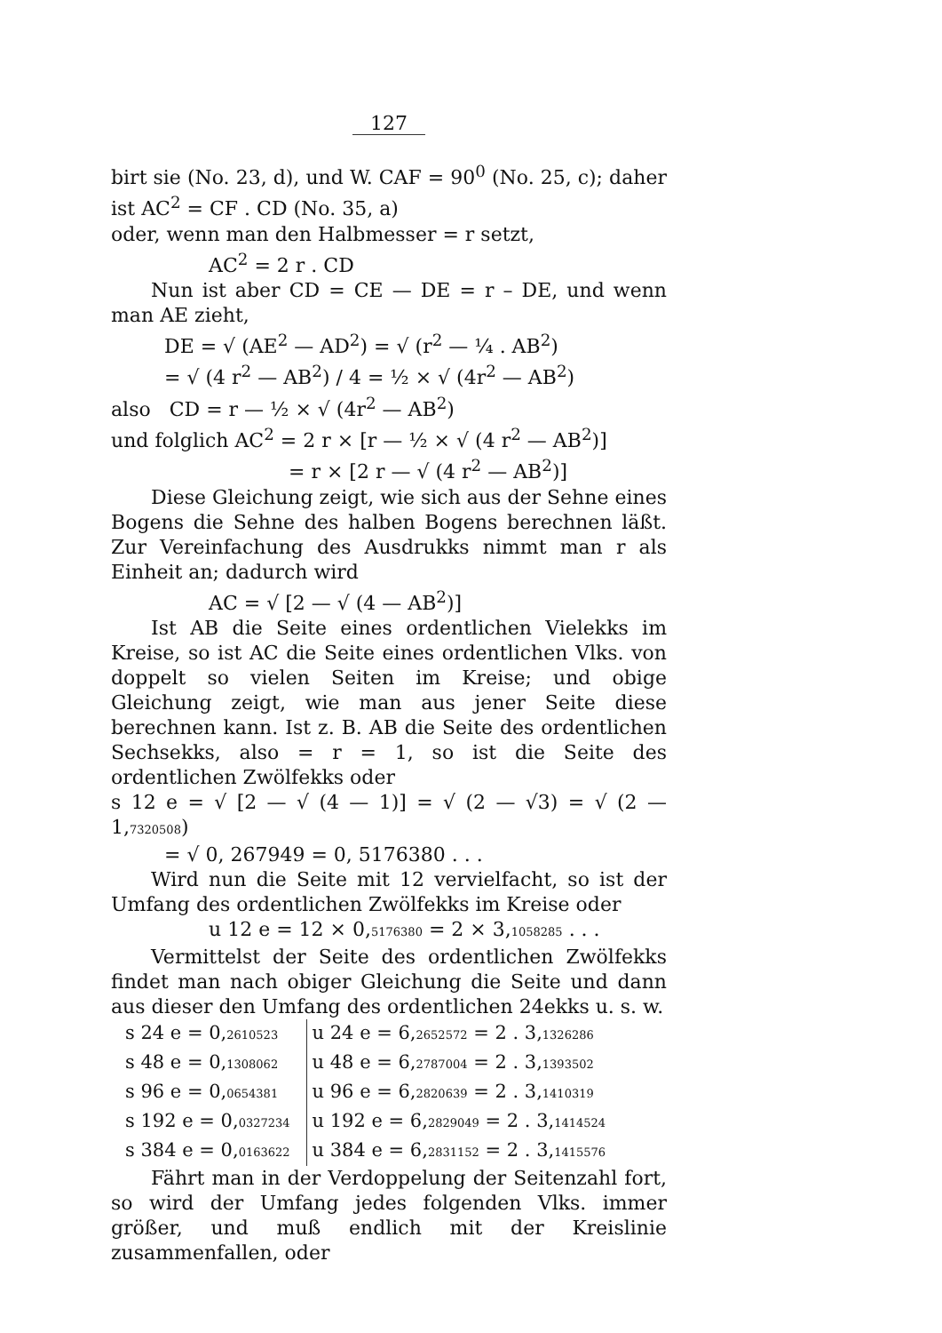127
birt sie (No. 23, d), und W. CAF = 90<sup>0</sup> (No. 25, c); daher ist AC<sup>2</sup> = CF . CD (No. 35, a)
oder, wenn man den Halbmesser = r setzt,
AC<sup>2</sup> = 2 r . CD
Nun ist aber CD = CE — DE = r – DE, und wenn man AE zieht,
DE = √ (AE<sup>2</sup> — AD<sup>2</sup>) = √ (r<sup>2</sup> — ¼ . AB<sup>2</sup>)
= √ (4 r<sup>2</sup> — AB<sup>2</sup>) / 4 = ½ × √ (4r<sup>2</sup> — AB<sup>2</sup>)
also CD = r — ½ × √ (4r<sup>2</sup> — AB<sup>2</sup>)
und folglich AC<sup>2</sup> = 2 r × [r — ½ × √ (4 r<sup>2</sup> — AB<sup>2</sup>)]
= r × [2 r — √ (4 r<sup>2</sup> — AB<sup>2</sup>)]
Diese Gleichung zeigt, wie sich aus der Sehne eines Bogens die Sehne des halben Bogens berechnen läßt. Zur Vereinfachung des Ausdrukks nimmt man r als Einheit an; dadurch wird
AC = √ [2 — √ (4 — AB<sup>2</sup>)]
Ist AB die Seite eines ordentlichen Vielekks im Kreise, so ist AC die Seite eines ordentlichen Vlks. von doppelt so vielen Seiten im Kreise; und obige Gleichung zeigt, wie man aus jener Seite diese berechnen kann. Ist z. B. AB die Seite des ordentlichen Sechsekks, also = r = 1, so ist die Seite des ordentlichen Zwölfekks oder
s 12 e = √ [2 — √ (4 — 1)] = √ (2 — √3) = √ (2 — 1,7320508)
= √ 0, 267949 = 0, 5176380 . . .
Wird nun die Seite mit 12 vervielfacht, so ist der Umfang des ordentlichen Zwölfekks im Kreise oder
u 12 e = 12 × 0,5176380 = 2 × 3,1058285 . . .
Vermittelst der Seite des ordentlichen Zwölfekks findet man nach obiger Gleichung die Seite und dann aus dieser den Umfang des ordentlichen 24ekks u. s. w.
| s 24 e = 0, 2610523 | | u 24 e = 6, 2652572 = 2 . 3, 1326286 |
| s 48 e = 0, 1308062 | | u 48 e = 6, 2787004 = 2 . 3, 1393502 |
| s 96 e = 0, 0654381 | | u 96 e = 6, 2820639 = 2 . 3, 1410319 |
| s 192 e = 0, 0327234 | | u 192 e = 6, 2829049 = 2 . 3, 1414524 |
| s 384 e = 0, 0163622 | | u 384 e = 6, 2831152 = 2 . 3, 1415576 |
Fährt man in der Verdoppelung der Seitenzahl fort, so wird der Umfang jedes folgenden Vlks. immer größer, und muß endlich mit der Kreislinie zusammenfallen, oder